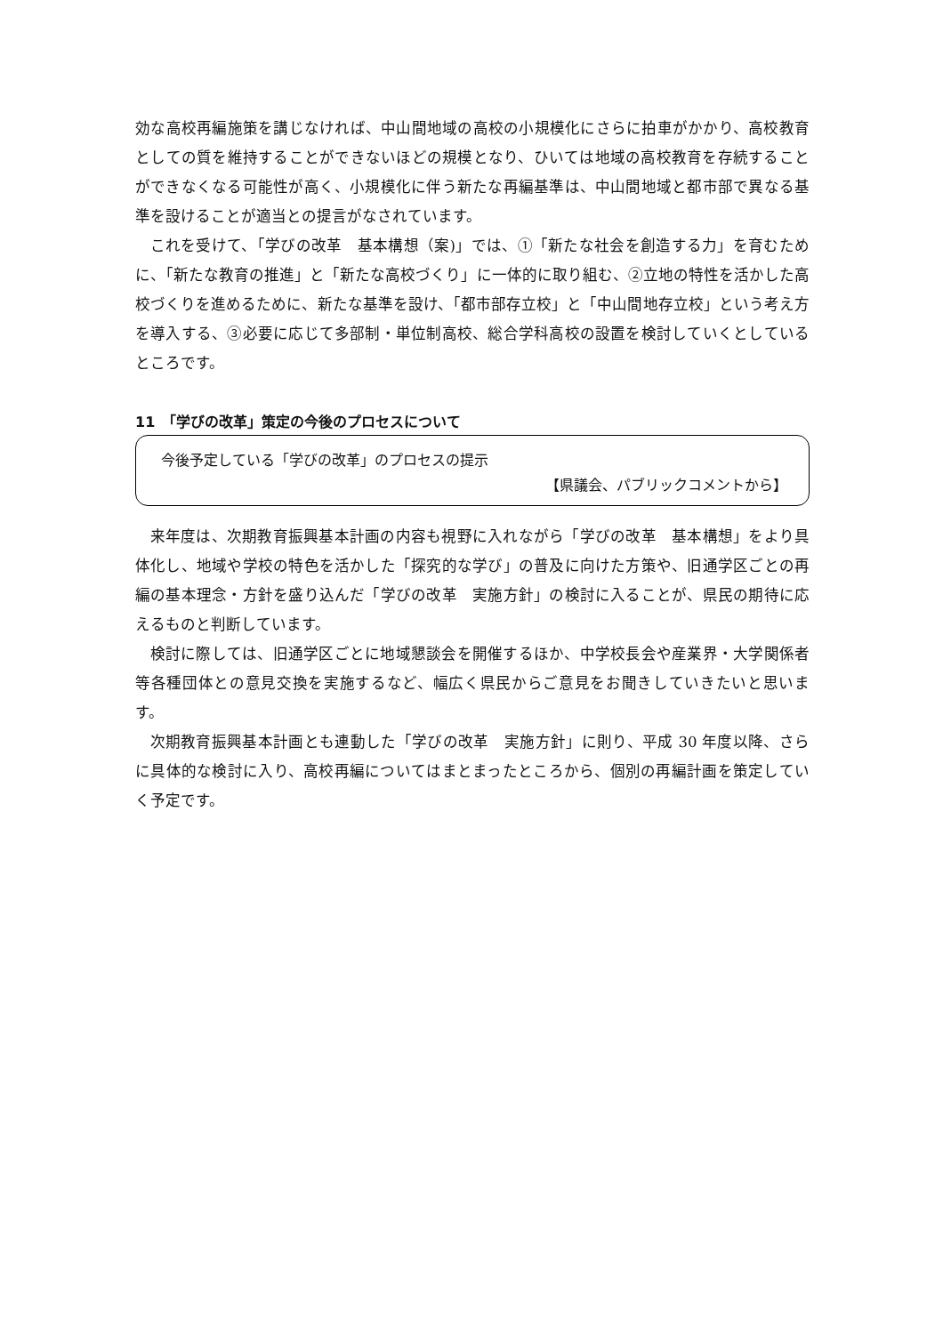効な高校再編施策を講じなければ、中山間地域の高校の小規模化にさらに拍車がかかり、高校教育としての質を維持することができないほどの規模となり、ひいては地域の高校教育を存続することができなくなる可能性が高く、小規模化に伴う新たな再編基準は、中山間地域と都市部で異なる基準を設けることが適当との提言がなされています。
これを受けて、「学びの改革　基本構想（案)」では、①「新たな社会を創造する力」を育むために、「新たな教育の推進」と「新たな高校づくり」に一体的に取り組む、②立地の特性を活かした高校づくりを進めるために、新たな基準を設け、「都市部存立校」と「中山間地存立校」という考え方を導入する、③必要に応じて多部制・単位制高校、総合学科高校の設置を検討していくとしているところです。
11　「学びの改革」策定の今後のプロセスについて
今後予定している「学びの改革」のプロセスの提示
【県議会、パブリックコメントから】
来年度は、次期教育振興基本計画の内容も視野に入れながら「学びの改革　基本構想」をより具体化し、地域や学校の特色を活かした「探究的な学び」の普及に向けた方策や、旧通学区ごとの再編の基本理念・方針を盛り込んだ「学びの改革　実施方針」の検討に入ることが、県民の期待に応えるものと判断しています。
検討に際しては、旧通学区ごとに地域懇談会を開催するほか、中学校長会や産業界・大学関係者等各種団体との意見交換を実施するなど、幅広く県民からご意見をお聞きしていきたいと思います。
次期教育振興基本計画とも連動した「学びの改革　実施方針」に則り、平成 30 年度以降、さらに具体的な検討に入り、高校再編についてはまとまったところから、個別の再編計画を策定していく予定です。